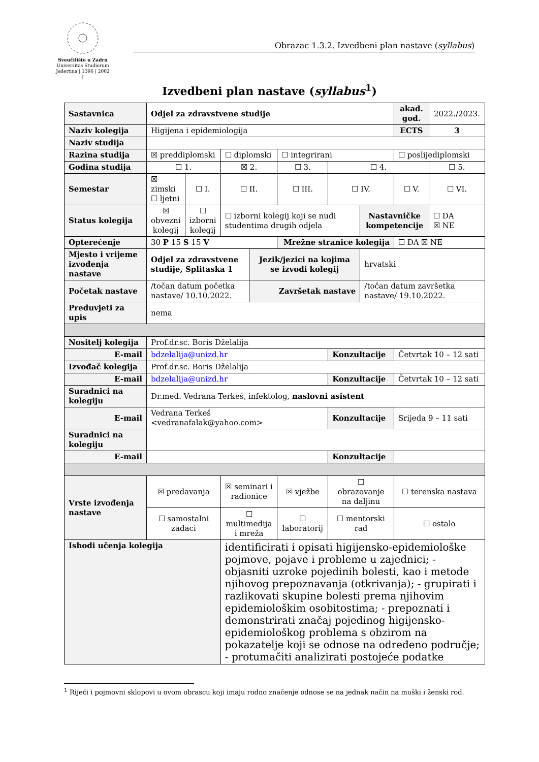Sveučilište u Zadru
Universitas Studiorum
Jadertina | 1396 | 2002 |
Obrazac 1.3.2. Izvedbeni plan nastave (syllabus)
Izvedbeni plan nastave (syllabus<sup>1</sup>)
| Sastavnica | Odjel za zdravstvene studije | | | | | | | akad. god. | 2022./2023. | |
| Naziv kolegija | Higijena i epidemiologija | | | | | | | ECTS | 3 | |
| Naziv studija | | | | | | | | | | |
| Razina studija | ☒ preddiplomski | | ☐ diplomski | | ☐ integrirani | | | ☐ poslijediplomski | | |
| Godina studija | ☐ 1. | | ☒ 2. | | ☐ 3. | ☐ 4. | | | ☐ 5. | |
| Semestar | ☒ zimski ☐ ljetni | ☐ I. | ☐ II. | | ☐ III. | ☐ IV. | | ☐ V. | | ☐ VI. |
| Status kolegija | ☒ obvezni kolegij | ☐ izborni kolegij | ☐ izborni kolegij koji se nudi studentima drugih odjela | | | | Nastavničke kompetencije | | ☐ DA ☒ NE | |
| Opterećenje | 30 P 15 S 15 V | | | | Mrežne stranice kolegija | | | ☐ DA ☒ NE | | |
| Mjesto i vrijeme izvođenja nastave | Odjel za zdravstvene studije, Splitaska 1 | | | Jezik/jezici na kojima se izvodi kolegij | | | hrvatski | | | |
| Početak nastave | /točan datum početka nastave/ 10.10.2022. | | | Završetak nastave | | | /točan datum završetka nastave/ 19.10.2022. | | | |
| Preduvjeti za upis | nema | | | | | | | | | |
| Nositelj kolegija | Prof.dr.sc. Boris Dželalija | | | | | | | | | |
| E-mail | bdzelalija@unizd.hr | | | | | Konzultacije | | Četvrtak 10 – 12 sati | | |
| Izvođač kolegija | Prof.dr.sc. Boris Dželalija | | | | | | | | | |
| E-mail | bdzelalija@unizd.hr | | | | | Konzultacije | | Četvrtak 10 – 12 sati | | |
| Suradnici na kolegiju | Dr.med. Vedrana Terkeš, infektolog, naslovni asistent | | | | | | | | | |
| E-mail | Vedrana Terkeš <vedranafalak@yahoo.com> | | | | | Konzultacije | | Srijeda 9 – 11 sati | | |
| Suradnici na kolegiju | | | | | | | | | | |
| E-mail | | | | | | Konzultacije | | | | |
| Vrste izvođenja nastave | ☒ predavanja | | ☒ seminari i radionice | | ☒ vježbe | ☐ obrazovanje na daljinu | | ☐ terenska nastava | | |
| | ☐ samostalni zadaci | | ☐ multimedija i mreža | | ☐ laboratorij | ☐ mentorski rad | | ☐ ostalo | | |
| Ishodi učenja kolegija | | | identificirati i opisati higijensko-epidemiološke pojmove, pojave i probleme u zajednici; - objasniti uzroke pojedinih bolesti, kao i metode njihovog prepoznavanja (otkrivanja); - grupirati i razlikovati skupine bolesti prema njihovim epidemiološkim osobitostima; - prepoznati i demonstrirati značaj pojedinog higijensko-epidemiološkog problema s obzirom na pokazatelje koji se odnose na određeno područje; - protumačiti analizirati postojeće podatke | | | | | | | |
<sup>1</sup> Riječi i pojmovni sklopovi u ovom obrascu koji imaju rodno značenje odnose se na jednak način na muški i ženski rod.